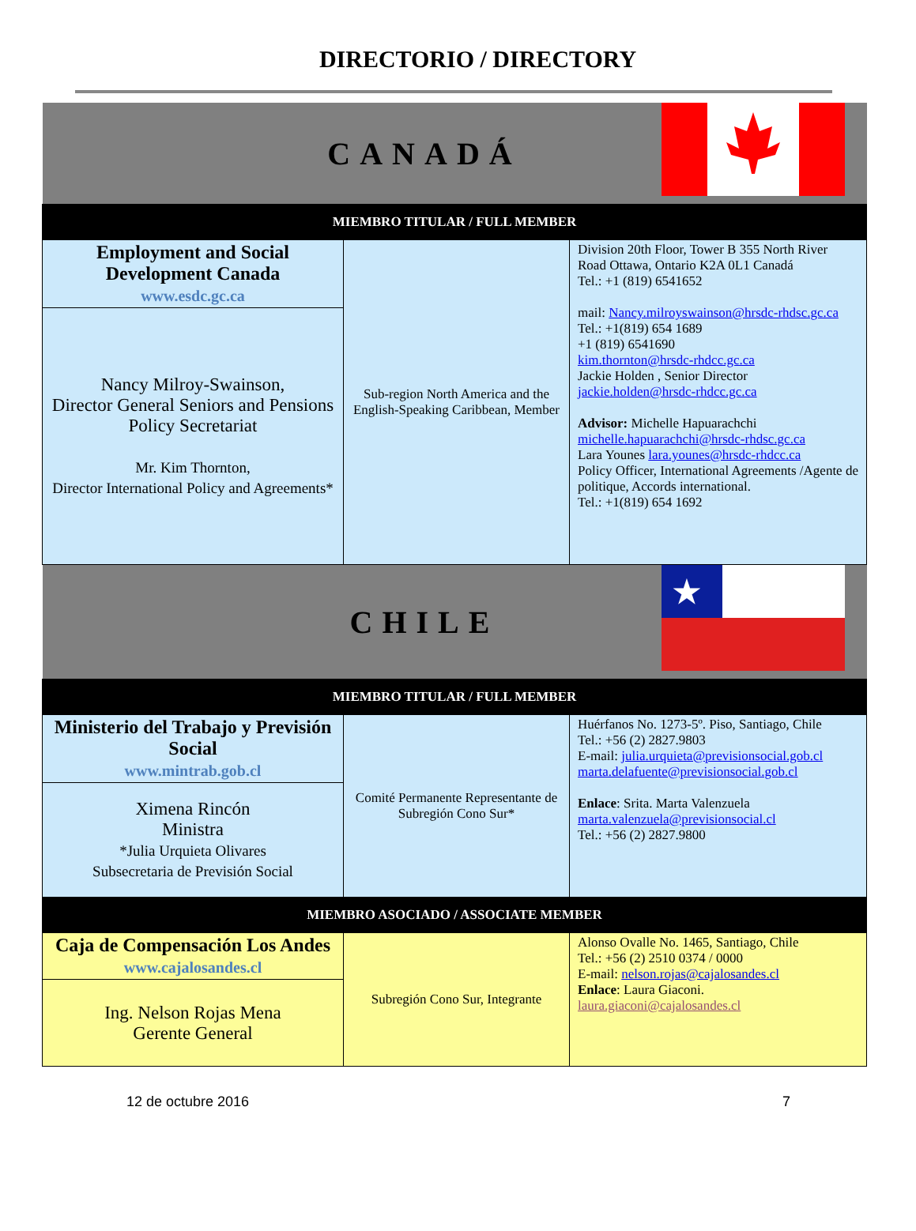DIRECTORIO / DIRECTORY
| CANADÁ | | |
| MIEMBRO TITULAR / FULL MEMBER | | |
| Employment and Social Development Canada www.esdc.gc.ca | Sub-region North America and the English-Speaking Caribbean, Member | Division 20th Floor, Tower B 355 North River Road Ottawa, Ontario K2A 0L1 Canadá Tel.: +1 (819) 6541652 mail: Nancy.milroyswainson@hrsdc-rhdsc.gc.ca Tel.: +1(819) 654 1689 +1 (819) 6541690 kim.thornton@hrsdc-rhdcc.gc.ca Jackie Holden , Senior Director jackie.holden@hrsdc-rhdcc.gc.ca Advisor: Michelle Hapuarachchi michelle.hapuarachchi@hrsdc-rhdsc.gc.ca Lara Younes lara.younes@hrsdc-rhdcc.ca Policy Officer, International Agreements /Agente de politique, Accords international. Tel.: +1(819) 654 1692 |
| Nancy Milroy-Swainson, Director General Seniors and Pensions Policy Secretariat Mr. Kim Thornton, Director International Policy and Agreements* | | |
| CHILE | | ★ |
| MIEMBRO TITULAR / FULL MEMBER | | |
| Ministerio del Trabajo y Previsión Social www.mintrab.gob.cl | Comité Permanente Representante de Subregión Cono Sur* | Huérfanos No. 1273-5º. Piso, Santiago, Chile Tel.: +56 (2) 2827.9803 E-mail: julia.urquieta@previsionsocial.gob.cl marta.delafuente@previsionsocial.gob.cl Enlace : Srita. Marta Valenzuela marta.valenzuela@previsionsocial.cl Tel.: +56 (2) 2827.9800 |
| Ximena Rincón Ministra *Julia Urquieta Olivares Subsecretaria de Previsión Social | | |
| MIEMBRO ASOCIADO / ASSOCIATE MEMBER | | |
| Caja de Compensación Los Andes www.cajalosandes.cl | Subregión Cono Sur, Integrante | Alonso Ovalle No. 1465, Santiago, Chile Tel.: +56 (2) 2510 0374 / 0000 E-mail: nelson.rojas@cajalosandes.cl Enlace : Laura Giaconi. laura.giaconi@cajalosandes.cl |
| Ing. Nelson Rojas Mena Gerente General | | |
12 de octubre 2016 7